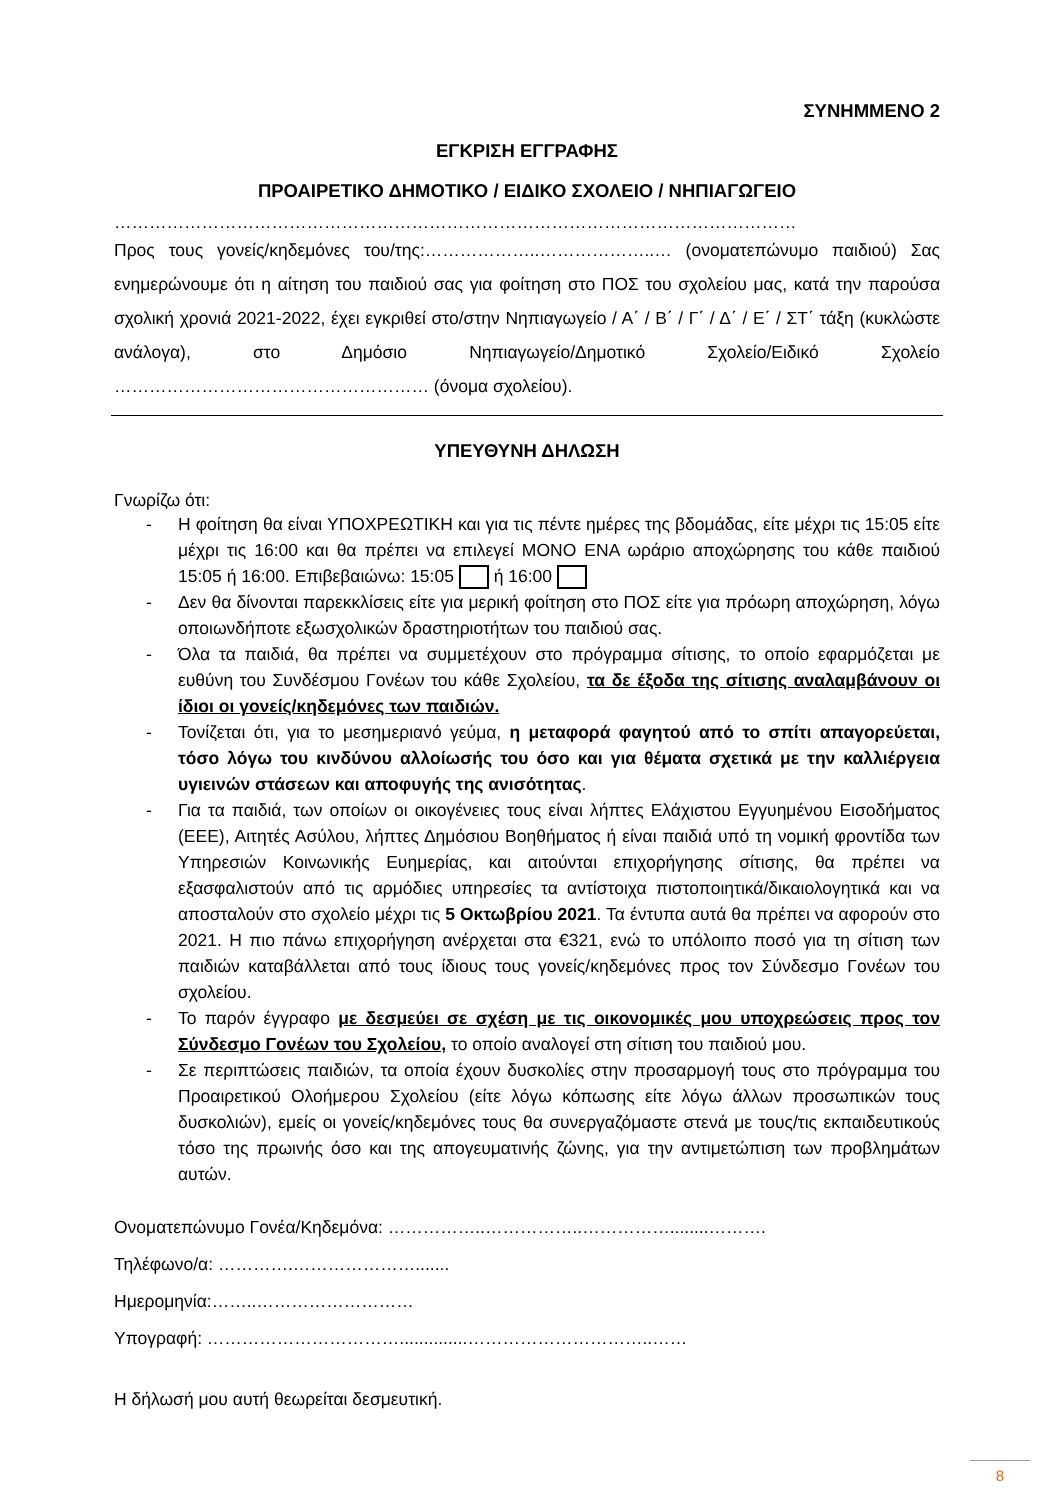ΣΥΝΗΜΜΕΝΟ 2
ΕΓΚΡΙΣΗ ΕΓΓΡΑΦΗΣ
ΠΡΟΑΙΡΕΤΙΚΟ ΔΗΜΟΤΙΚΟ / ΕΙΔΙΚΟ ΣΧΟΛΕΙΟ / ΝΗΠΙΑΓΩΓΕΙΟ
………………………………………………………………………………………………………
Προς τους γονείς/κηδεμόνες του/της:………………..………………..… (ονοματεπώνυμο παιδιού) Σας ενημερώνουμε ότι η αίτηση του παιδιού σας για φοίτηση στο ΠΟΣ του σχολείου μας, κατά την παρούσα σχολική χρονιά 2021-2022, έχει εγκριθεί στο/στην Νηπιαγωγείο / Α΄ / Β΄ / Γ΄ / Δ΄ / Ε΄ / ΣΤ΄ τάξη (κυκλώστε ανάλογα), στο Δημόσιο Νηπιαγωγείο/Δημοτικό Σχολείο/Ειδικό Σχολείο ……………………………………………… (όνομα σχολείου).
ΥΠΕΥΘΥΝΗ ΔΗΛΩΣΗ
Γνωρίζω ότι:
- Η φοίτηση θα είναι ΥΠΟΧΡΕΩΤΙΚΗ και για τις πέντε ημέρες της βδομάδας, είτε μέχρι τις 15:05 είτε μέχρι τις 16:00 και θα πρέπει να επιλεγεί ΜΟΝΟ ΕΝΑ ωράριο αποχώρησης του κάθε παιδιού 15:05 ή 16:00. Επιβεβαιώνω: 15:05 ή 16:00
- Δεν θα δίνονται παρεκκλίσεις είτε για μερική φοίτηση στο ΠΟΣ είτε για πρόωρη αποχώρηση, λόγω οποιωνδήποτε εξωσχολικών δραστηριοτήτων του παιδιού σας.
- Όλα τα παιδιά, θα πρέπει να συμμετέχουν στο πρόγραμμα σίτισης, το οποίο εφαρμόζεται με ευθύνη του Συνδέσμου Γονέων του κάθε Σχολείου, τα δε έξοδα της σίτισης αναλαμβάνουν οι ίδιοι οι γονείς/κηδεμόνες των παιδιών.
- Τονίζεται ότι, για το μεσημεριανό γεύμα, η μεταφορά φαγητού από το σπίτι απαγορεύεται, τόσο λόγω του κινδύνου αλλοίωσής του όσο και για θέματα σχετικά με την καλλιέργεια υγιεινών στάσεων και αποφυγής της ανισότητας.
- Για τα παιδιά, των οποίων οι οικογένειες τους είναι λήπτες Ελάχιστου Εγγυημένου Εισοδήματος (ΕΕΕ), Αιτητές Ασύλου, λήπτες Δημόσιου Βοηθήματος ή είναι παιδιά υπό τη νομική φροντίδα των Υπηρεσιών Κοινωνικής Ευημερίας, και αιτούνται επιχορήγησης σίτισης, θα πρέπει να εξασφαλιστούν από τις αρμόδιες υπηρεσίες τα αντίστοιχα πιστοποιητικά/δικαιολογητικά και να αποσταλούν στο σχολείο μέχρι τις 5 Οκτωβρίου 2021. Τα έντυπα αυτά θα πρέπει να αφορούν στο 2021. Η πιο πάνω επιχορήγηση ανέρχεται στα €321, ενώ το υπόλοιπο ποσό για τη σίτιση των παιδιών καταβάλλεται από τους ίδιους τους γονείς/κηδεμόνες προς τον Σύνδεσμο Γονέων του σχολείου.
- Το παρόν έγγραφο με δεσμεύει σε σχέση με τις οικονομικές μου υποχρεώσεις προς τον Σύνδεσμο Γονέων του Σχολείου, το οποίο αναλογεί στη σίτιση του παιδιού μου.
- Σε περιπτώσεις παιδιών, τα οποία έχουν δυσκολίες στην προσαρμογή τους στο πρόγραμμα του Προαιρετικού Ολοήμερου Σχολείου (είτε λόγω κόπωσης είτε λόγω άλλων προσωπικών τους δυσκολιών), εμείς οι γονείς/κηδεμόνες τους θα συνεργαζόμαστε στενά με τους/τις εκπαιδευτικούς τόσο της πρωινής όσο και της απογευματινής ζώνης, για την αντιμετώπιση των προβλημάτων αυτών.
Ονοματεπώνυμο Γονέα/Κηδεμόνα: ……………..……………..……………........……….
Τηλέφωνο/α: ………….………………….......
Ημερομηνία:……..………………………
Υπογραφή: ……………………………..............…………………………..……
Η δήλωσή μου αυτή θεωρείται δεσμευτική.
8